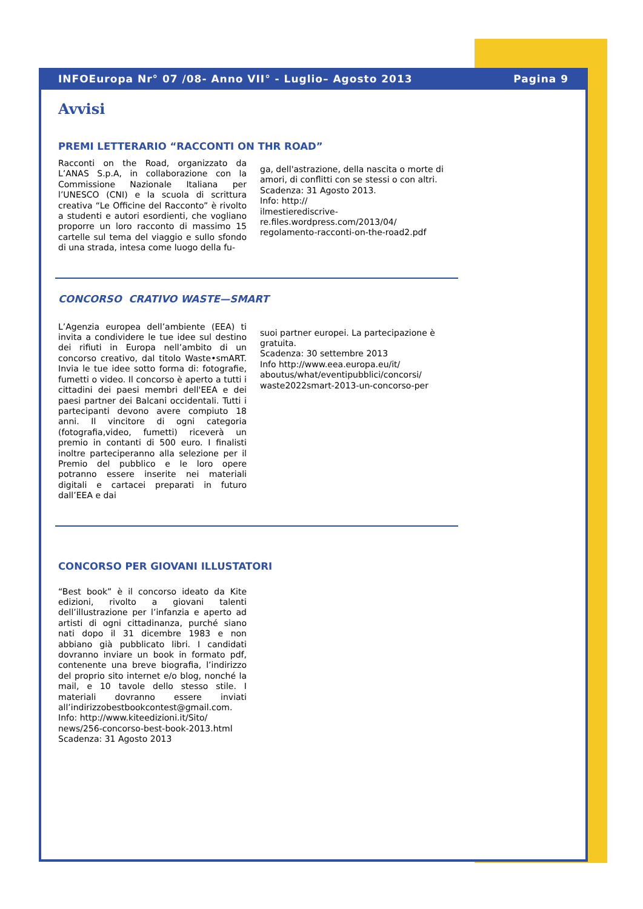INFOEuropa Nr° 07 /08- Anno VII° - Luglio– Agosto 2013 Pagina 9
Avvisi
PREMI LETTERARIO “RACCONTI ON THR ROAD”
Racconti on the Road, organizzato da L’ANAS S.p.A, in collaborazione con la Commissione Nazionale Italiana per l’UNESCO (CNI) e la scuola di scrittura creativa “Le Officine del Racconto” è rivolto a studenti e autori esordienti, che vogliano proporre un loro racconto di massimo 15 cartelle sul tema del viaggio e sullo sfondo di una strada, intesa come luogo della fu-
ga, dell'astrazione, della nascita o morte di amori, di conflitti con se stessi o con altri.
Scadenza: 31 Agosto 2013.
Info: http://
ilmestierediscrive-
re.files.wordpress.com/2013/04/
regolamento-racconti-on-the-road2.pdf
CONCORSO CRATIVO WASTE—SMART
L’Agenzia europea dell’ambiente (EEA) ti invita a condividere le tue idee sul destino dei rifiuti in Europa nell’ambito di un concorso creativo, dal titolo Waste•smART. Invia le tue idee sotto forma di: fotografie, fumetti o video. Il concorso è aperto a tutti i cittadini dei paesi membri dell'EEA e dei paesi partner dei Balcani occidentali. Tutti i partecipanti devono avere compiuto 18 anni. Il vincitore di ogni categoria (fotografia,video, fumetti) riceverà un premio in contanti di 500 euro. I finalisti inoltre parteciperanno alla selezione per il Premio del pubblico e le loro opere potranno essere inserite nei materiali digitali e cartacei preparati in futuro dall’EEA e dai
suoi partner europei. La partecipazione è gratuita.
Scadenza: 30 settembre 2013
Info http://www.eea.europa.eu/it/
aboutus/what/eventipubblici/concorsi/
waste2022smart-2013-un-concorso-per
CONCORSO PER GIOVANI ILLUSTATORI
“Best book” è il concorso ideato da Kite edizioni, rivolto a giovani talenti dell’illustrazione per l’infanzia e aperto ad artisti di ogni cittadinanza, purché siano nati dopo il 31 dicembre 1983 e non abbiano già pubblicato libri. I candidati dovranno inviare un book in formato pdf, contenente una breve biografia, l’indirizzo del proprio sito internet e/o blog, nonché la mail, e 10 tavole dello stesso stile. I materiali dovranno essere inviati all’indirizzobestbookcontest@gmail.com.
Info: http://www.kiteedizioni.it/Sito/
news/256-concorso-best-book-2013.html
Scadenza: 31 Agosto 2013